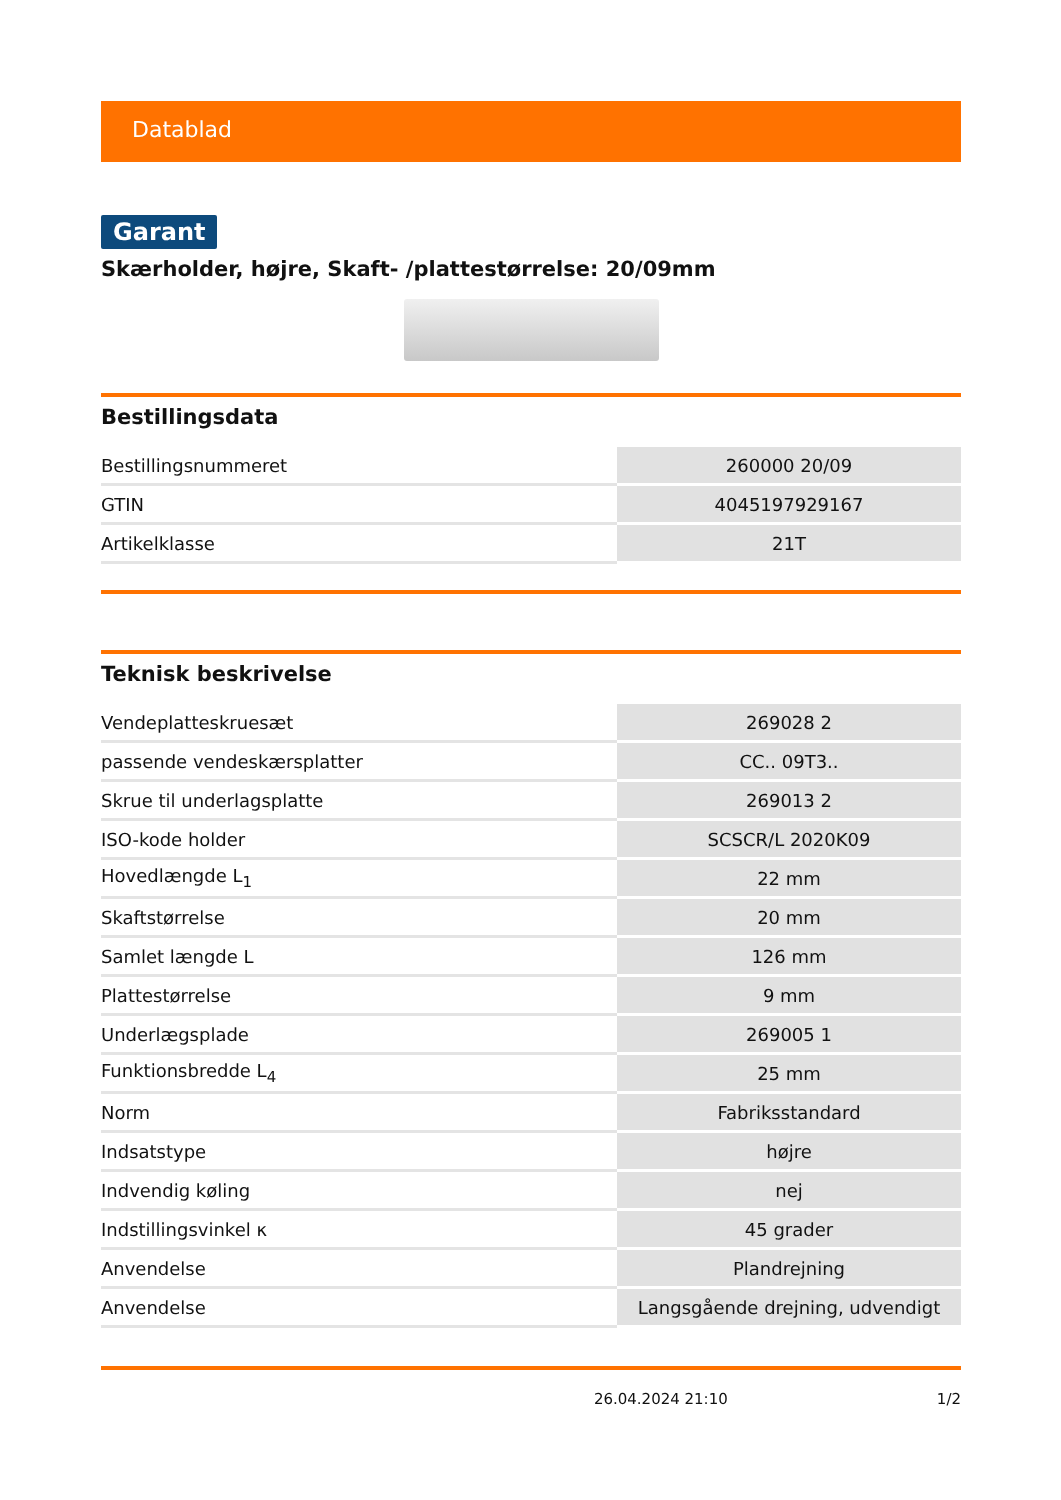Datablad
Garant
Skærholder, højre, Skaft- /plattestørrelse: 20/09mm
Bestillingsdata
| Bestillingsnummeret | 260000 20/09 |
| GTIN | 4045197929167 |
| Artikelklasse | 21T |
Teknisk beskrivelse
| Vendeplatteskruesæt | 269028 2 |
| passende vendeskærsplatter | CC.. 09T3.. |
| Skrue til underlagsplatte | 269013 2 |
| ISO-kode holder | SCSCR/L 2020K09 |
| Hovedlængde L<sub>1</sub> | 22 mm |
| Skaftstørrelse | 20 mm |
| Samlet længde L | 126 mm |
| Plattestørrelse | 9 mm |
| Underlægsplade | 269005 1 |
| Funktionsbredde L<sub>4</sub> | 25 mm |
| Norm | Fabriksstandard |
| Indsatstype | højre |
| Indvendig køling | nej |
| Indstillingsvinkel κ | 45 grader |
| Anvendelse | Plandrejning |
| Anvendelse | Langsgående drejning, udvendigt |
26.04.2024 21:10 1/2